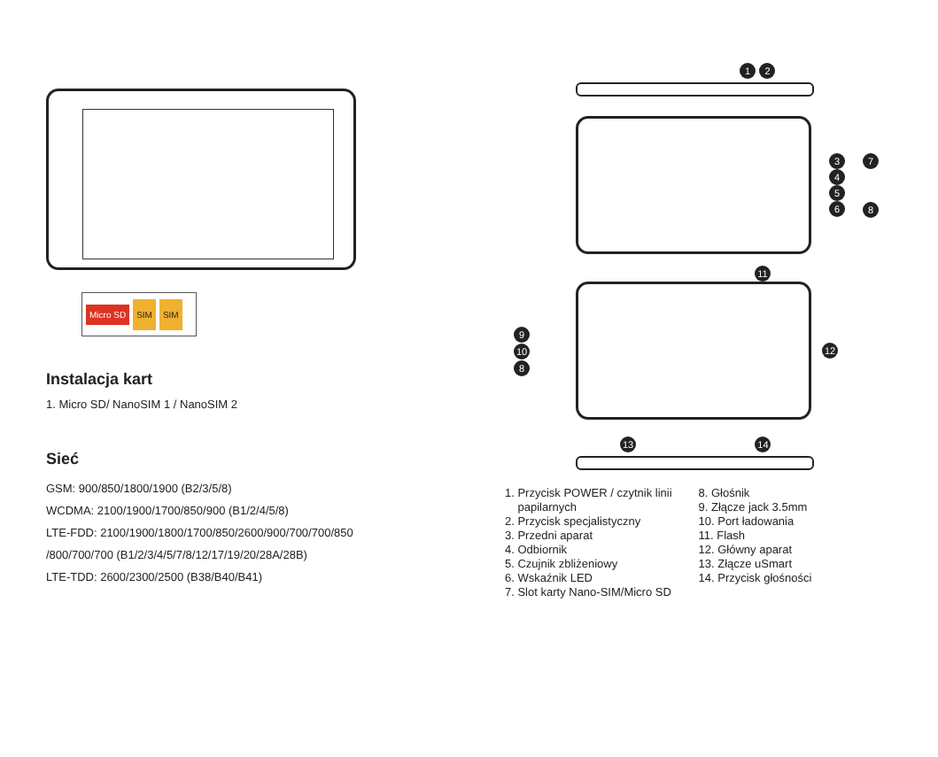Micro SD SIM SIM
Instalacja kart
1. Micro SD/ NanoSIM 1 / NanoSIM 2
Sieć
GSM: 900/850/1800/1900 (B2/3/5/8)
WCDMA: 2100/1900/1700/850/900 (B1/2/4/5/8)
LTE-FDD: 2100/1900/1800/1700/850/2600/900/700/700/850
/800/700/700 (B1/2/3/4/5/7/8/12/17/19/20/28A/28B)
LTE-TDD: 2600/2300/2500 (B38/B40/B41)
1 2
3
4
5
6
7
8
11
9
10
8
12
13 14
1. Przycisk POWER / czytnik linii
papilarnych
2. Przycisk specjalistyczny
3. Przedni aparat
4. Odbiornik
5. Czujnik zbliżeniowy
6. Wskaźnik LED
7. Slot karty Nano-SIM/Micro SD
8. Głośnik
9. Złącze jack 3.5mm
10. Port ładowania
11. Flash
12. Główny aparat
13. Złącze uSmart
14. Przycisk głośności